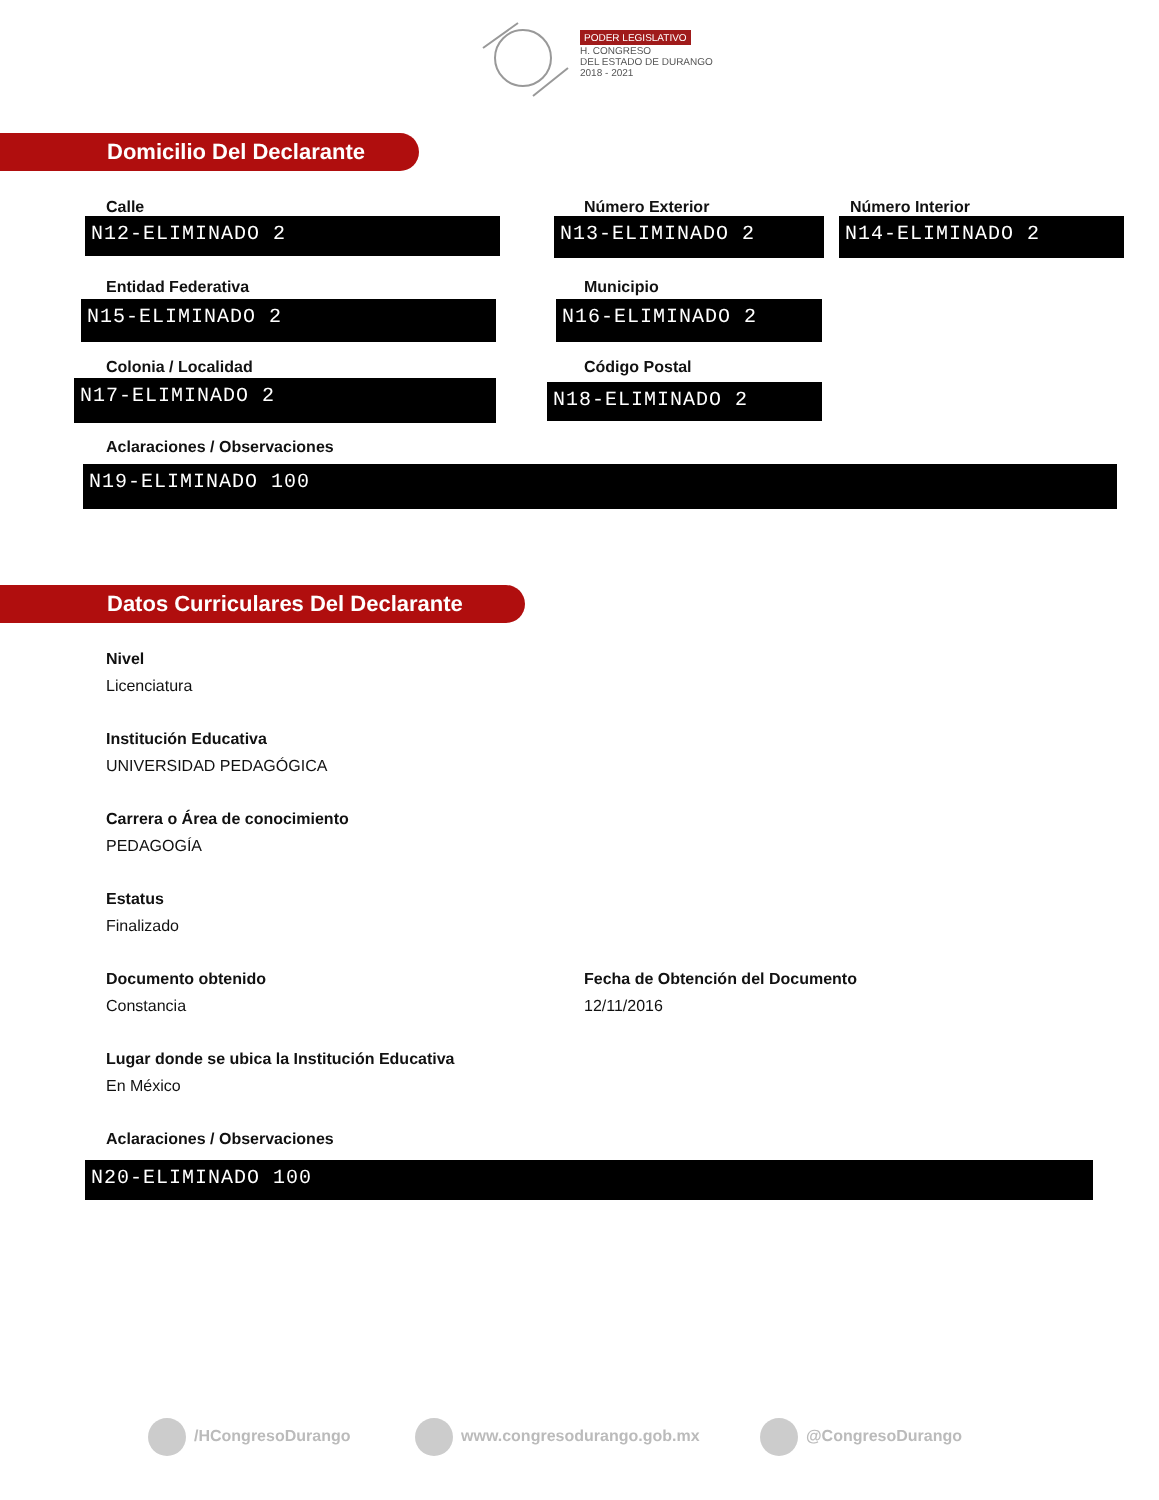PODER LEGISLATIVO
H. CONGRESO
DEL ESTADO DE DURANGO
2018 - 2021
Domicilio Del Declarante
Calle Número Exterior Número Interior
N12-ELIMINADO 2 N13-ELIMINADO 2 N14-ELIMINADO 2
Entidad Federativa Municipio
N15-ELIMINADO 2 N16-ELIMINADO 2
Colonia / Localidad Código Postal
N17-ELIMINADO 2 N18-ELIMINADO 2
Aclaraciones / Observaciones
N19-ELIMINADO 100
Datos Curriculares Del Declarante
Nivel
Licenciatura
Institución Educativa
UNIVERSIDAD PEDAGÓGICA
Carrera o Área de conocimiento
PEDAGOGÍA
Estatus
Finalizado
Documento obtenido
Fecha de Obtención del Documento
Constancia 12/11/2016
Lugar donde se ubica la Institución Educativa
En México
Aclaraciones / Observaciones
N20-ELIMINADO 100
/HCongresoDurango www.congresodurango.gob.mx @CongresoDurango